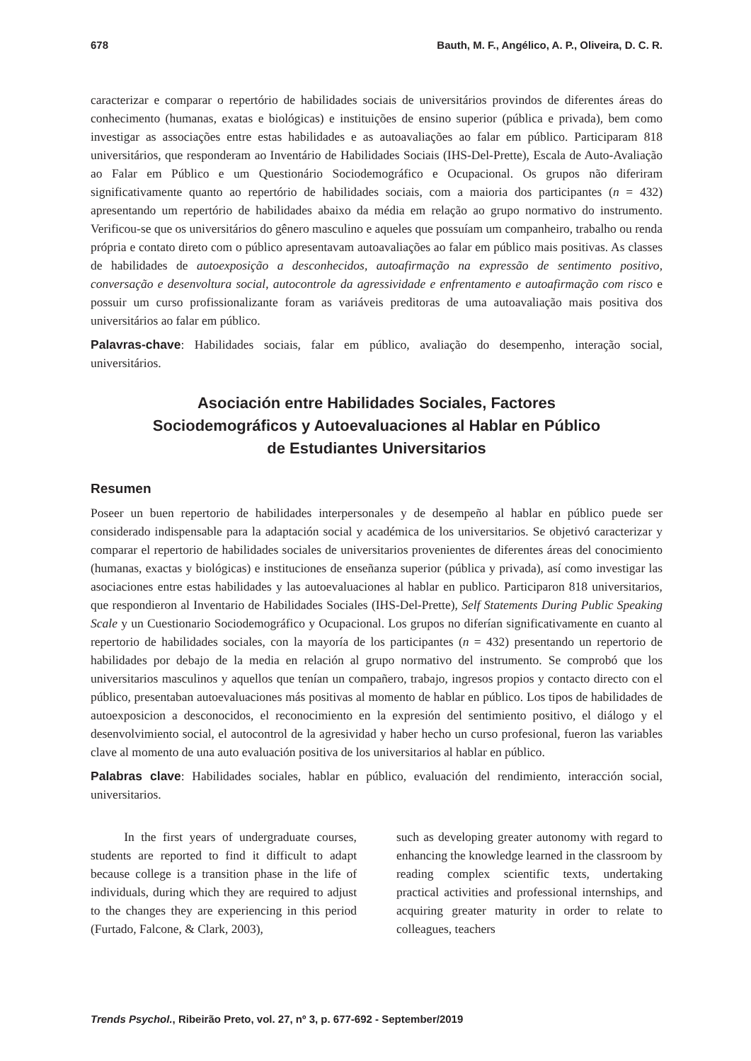678 Bauth, M. F., Angélico, A. P., Oliveira, D. C. R.
caracterizar e comparar o repertório de habilidades sociais de universitários provindos de diferentes áreas do conhecimento (humanas, exatas e biológicas) e instituições de ensino superior (pública e privada), bem como investigar as associações entre estas habilidades e as autoavaliações ao falar em público. Participaram 818 universitários, que responderam ao Inventário de Habilidades Sociais (IHS-Del-Prette), Escala de Auto-Avaliação ao Falar em Público e um Questionário Sociodemográfico e Ocupacional. Os grupos não diferiram significativamente quanto ao repertório de habilidades sociais, com a maioria dos participantes (n = 432) apresentando um repertório de habilidades abaixo da média em relação ao grupo normativo do instrumento. Verificou-se que os universitários do gênero masculino e aqueles que possuíam um companheiro, trabalho ou renda própria e contato direto com o público apresentavam autoavaliações ao falar em público mais positivas. As classes de habilidades de autoexposição a desconhecidos, autoafirmação na expressão de sentimento positivo, conversação e desenvoltura social, autocontrole da agressividade e enfrentamento e autoafirmação com risco e possuir um curso profissionalizante foram as variáveis preditoras de uma autoavaliação mais positiva dos universitários ao falar em público.
Palavras-chave: Habilidades sociais, falar em público, avaliação do desempenho, interação social, universitários.
Asociación entre Habilidades Sociales, Factores
Sociodemográficos y Autoevaluaciones al Hablar en Público
de Estudiantes Universitarios
Resumen
Poseer un buen repertorio de habilidades interpersonales y de desempeño al hablar en público puede ser considerado indispensable para la adaptación social y académica de los universitarios. Se objetivó caracterizar y comparar el repertorio de habilidades sociales de universitarios provenientes de diferentes áreas del conocimiento (humanas, exactas y biológicas) e instituciones de enseñanza superior (pública y privada), así como investigar las asociaciones entre estas habilidades y las autoevaluaciones al hablar en publico. Participaron 818 universitarios, que respondieron al Inventario de Habilidades Sociales (IHS-Del-Prette), Self Statements During Public Speaking Scale y un Cuestionario Sociodemográfico y Ocupacional. Los grupos no diferían significativamente en cuanto al repertorio de habilidades sociales, con la mayoría de los participantes (n = 432) presentando un repertorio de habilidades por debajo de la media en relación al grupo normativo del instrumento. Se comprobó que los universitarios masculinos y aquellos que tenían un compañero, trabajo, ingresos propios y contacto directo con el público, presentaban autoevaluaciones más positivas al momento de hablar en público. Los tipos de habilidades de autoexposicion a desconocidos, el reconocimiento en la expresión del sentimiento positivo, el diálogo y el desenvolvimiento social, el autocontrol de la agresividad y haber hecho un curso profesional, fueron las variables clave al momento de una auto evaluación positiva de los universitarios al hablar en público.
Palabras clave: Habilidades sociales, hablar en público, evaluación del rendimiento, interacción social, universitarios.
In the first years of undergraduate courses, students are reported to find it difficult to adapt because college is a transition phase in the life of individuals, during which they are required to adjust to the changes they are experiencing in this period (Furtado, Falcone, & Clark, 2003),
such as developing greater autonomy with regard to enhancing the knowledge learned in the classroom by reading complex scientific texts, undertaking practical activities and professional internships, and acquiring greater maturity in order to relate to colleagues, teachers
Trends Psychol., Ribeirão Preto, vol. 27, nº 3, p. 677-692 - September/2019